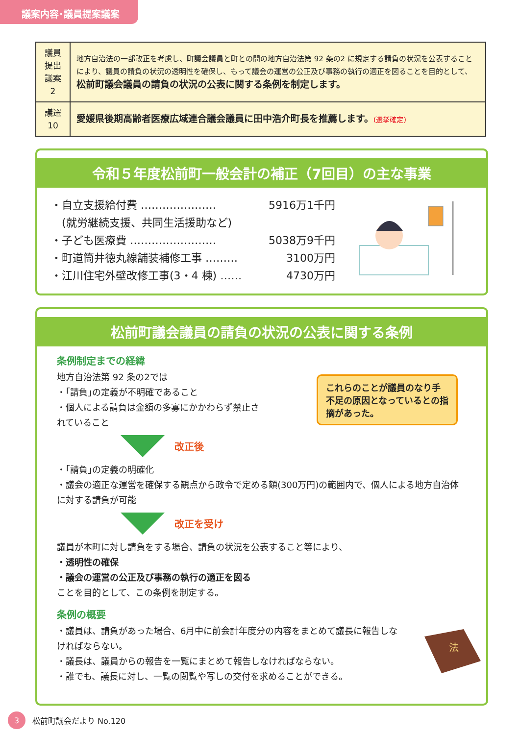議案内容･議員提案議案
| 議員 提出 議案 2 | 地方自治法の一部改正を考慮し、町議会議員と町との間の地方自治法第 92 条の2 に規定する請負の状況を公表することにより、議員の請負の状況の透明性を確保し、もって議会の運営の公正及び事務の執行の適正を図ることを目的として、 松前町議会議員の請負の状況の公表に関する条例を制定します。 |
| 議選 10 | 愛媛県後期高齢者医療広域連合議会議員に田中浩介町長を推薦します。 (選挙確定) |
令和５年度松前町一般会計の補正（7回目）の主な事業
・自立支援給付費 ………………… 5916万1千円
　(就労継続支援、共同生活援助など)
・子ども医療費 …………………… 5038万9千円
・町道筒井徳丸線舗装補修工事 ……… 3100万円
・江川住宅外壁改修工事(3・4 棟) …… 4730万円
松前町議会議員の請負の状況の公表に関する条例
条例制定までの経緯
地方自治法第 92 条の2では
・｢請負｣の定義が不明確であること
・個人による請負は金額の多寡にかかわらず禁止されていること
これらのことが議員のなり手不足の原因となっているとの指摘があった。
改正後
・｢請負｣の定義の明確化
・議会の適正な運営を確保する観点から政令で定める額(300万円)の範囲内で、個人による地方自治体に対する請負が可能
改正を受け
議員が本町に対し請負をする場合、請負の状況を公表すること等により、
・透明性の確保
・議会の運営の公正及び事務の執行の適正を図る
ことを目的として、この条例を制定する。
条例の概要
・議員は、請負があった場合、6月中に前会計年度分の内容をまとめて議長に報告しなければならない。
・議長は、議員からの報告を一覧にまとめて報告しなければならない。
・誰でも、議長に対し、一覧の閲覧や写しの交付を求めることができる。
法
3 松前町議会だより No.120